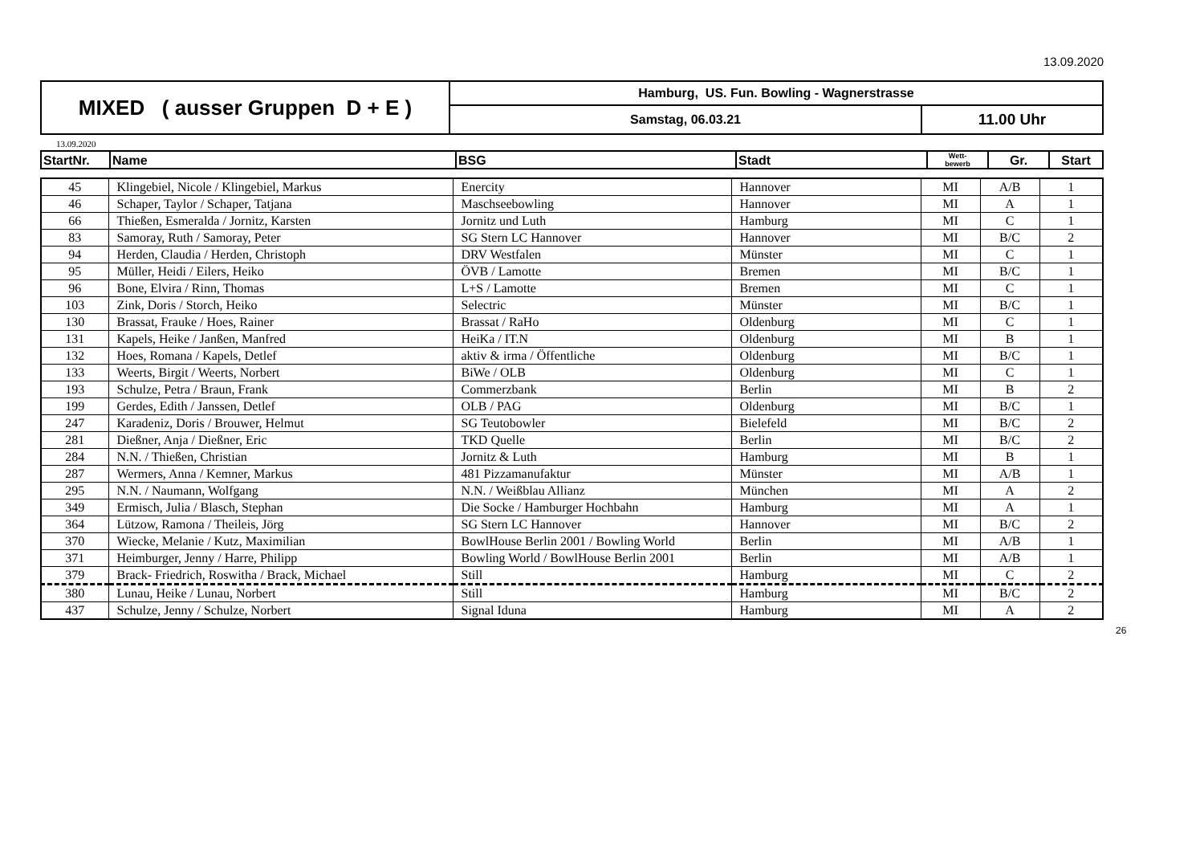13.09.2020
| MIXED ( ausser Gruppen D + E ) | Hamburg, US. Fun. Bowling - Wagnerstrasse | |
| | Samstag, 06.03.21 | 11.00 Uhr |
13.09.2020
| StartNr. | Name | BSG | Stadt | Wett- bewerb | Gr. | Start |
| --- | --- | --- | --- | --- | --- | --- |
| 45 | Klingebiel, Nicole / Klingebiel, Markus | Enercity | Hannover | MI | A/B | 1 |
| 46 | Schaper, Taylor / Schaper, Tatjana | Maschseebowling | Hannover | MI | A | 1 |
| 66 | Thießen, Esmeralda / Jornitz, Karsten | Jornitz und Luth | Hamburg | MI | C | 1 |
| 83 | Samoray, Ruth / Samoray, Peter | SG Stern LC Hannover | Hannover | MI | B/C | 2 |
| 94 | Herden, Claudia / Herden, Christoph | DRV Westfalen | Münster | MI | C | 1 |
| 95 | Müller, Heidi / Eilers, Heiko | ÖVB / Lamotte | Bremen | MI | B/C | 1 |
| 96 | Bone, Elvira / Rinn, Thomas | L+S / Lamotte | Bremen | MI | C | 1 |
| 103 | Zink, Doris / Storch, Heiko | Selectric | Münster | MI | B/C | 1 |
| 130 | Brassat, Frauke / Hoes, Rainer | Brassat / RaHo | Oldenburg | MI | C | 1 |
| 131 | Kapels, Heike / Janßen, Manfred | HeiKa / IT.N | Oldenburg | MI | B | 1 |
| 132 | Hoes, Romana / Kapels, Detlef | aktiv & irma / Öffentliche | Oldenburg | MI | B/C | 1 |
| 133 | Weerts, Birgit / Weerts, Norbert | BiWe / OLB | Oldenburg | MI | C | 1 |
| 193 | Schulze, Petra / Braun, Frank | Commerzbank | Berlin | MI | B | 2 |
| 199 | Gerdes, Edith / Janssen, Detlef | OLB / PAG | Oldenburg | MI | B/C | 1 |
| 247 | Karadeniz, Doris / Brouwer, Helmut | SG Teutobowler | Bielefeld | MI | B/C | 2 |
| 281 | Dießner, Anja / Dießner, Eric | TKD Quelle | Berlin | MI | B/C | 2 |
| 284 | N.N. / Thießen, Christian | Jornitz & Luth | Hamburg | MI | B | 1 |
| 287 | Wermers, Anna / Kemner, Markus | 481 Pizzamanufaktur | Münster | MI | A/B | 1 |
| 295 | N.N. / Naumann, Wolfgang | N.N. / Weißblau Allianz | München | MI | A | 2 |
| 349 | Ermisch, Julia / Blasch, Stephan | Die Socke / Hamburger Hochbahn | Hamburg | MI | A | 1 |
| 364 | Lützow, Ramona / Theileis, Jörg | SG Stern LC Hannover | Hannover | MI | B/C | 2 |
| 370 | Wiecke, Melanie / Kutz, Maximilian | BowlHouse Berlin 2001 / Bowling World | Berlin | MI | A/B | 1 |
| 371 | Heimburger, Jenny / Harre, Philipp | Bowling World / BowlHouse Berlin 2001 | Berlin | MI | A/B | 1 |
| 379 | Brack- Friedrich, Roswitha / Brack, Michael | Still | Hamburg | MI | C | 2 |
| 380 | Lunau, Heike / Lunau, Norbert | Still | Hamburg | MI | B/C | 2 |
| 437 | Schulze, Jenny / Schulze, Norbert | Signal Iduna | Hamburg | MI | A | 2 |
26